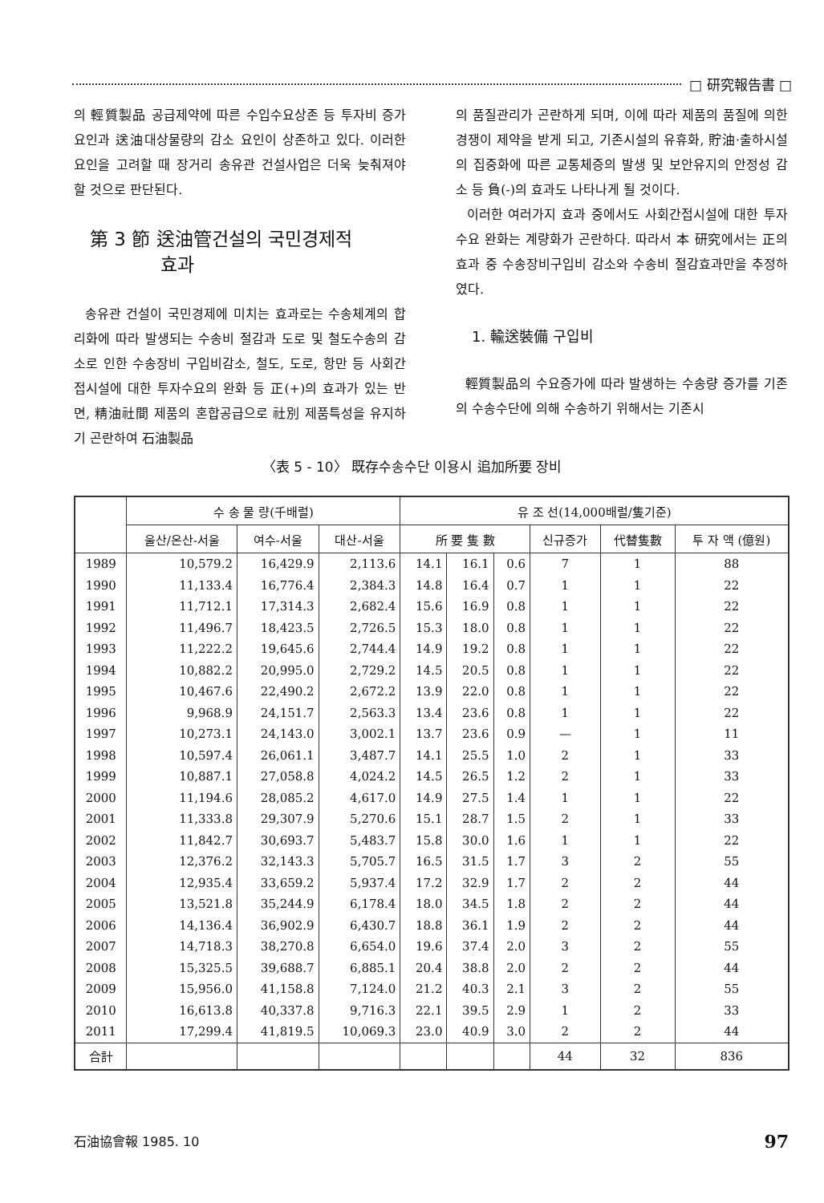□ 研究報告書 □
의 輕質製品 공급제약에 따른 수입수요상존 등 투자비 증가요인과 送油대상물량의 감소 요인이 상존하고 있다. 이러한 요인을 고려할 때 장거리 송유관 건설사업은 더욱 늦춰져야 할 것으로 판단된다.
第 3 節 送油管건설의 국민경제적
효과
송유관 건설이 국민경제에 미치는 효과로는 수송체계의 합리화에 따라 발생되는 수송비 절감과 도로 및 철도수송의 감소로 인한 수송장비 구입비감소, 철도, 도로, 항만 등 사회간접시설에 대한 투자수요의 완화 등 正(+)의 효과가 있는 반면, 精油社間 제품의 혼합공급으로 社別 제품특성을 유지하기 곤란하여 石油製品
의 품질관리가 곤란하게 되며, 이에 따라 제품의 품질에 의한 경쟁이 제약을 받게 되고, 기존시설의 유휴화, 貯油·출하시설의 집중화에 따른 교통체증의 발생 및 보안유지의 안정성 감소 등 負(-)의 효과도 나타나게 될 것이다.
이러한 여러가지 효과 중에서도 사회간접시설에 대한 투자수요 완화는 계량화가 곤란하다. 따라서 本 研究에서는 正의 효과 중 수송장비구입비 감소와 수송비 절감효과만을 추정하였다.
1. 輸送裝備 구입비
輕質製品의 수요증가에 따라 발생하는 수송량 증가를 기존의 수송수단에 의해 수송하기 위해서는 기존시
〈表 5 - 10〉 既存수송수단 이용시 追加所要 장비
| | 수 송 물 량(千배럴) | | | 유 조 선(14,000배럴/隻기준) | | | | | |
| --- | --- | --- | --- | --- | --- | --- | --- | --- | --- |
| | 울산/온산-서울 | 여수-서울 | 대산-서울 | 所 要 隻 數 | | | 신규증가 | 代替隻數 | 투 자 액 (億원) |
| 1989 | 10,579.2 | 16,429.9 | 2,113.6 | 14.1 | 16.1 | 0.6 | 7 | 1 | 88 |
| 1990 | 11,133.4 | 16,776.4 | 2,384.3 | 14.8 | 16.4 | 0.7 | 1 | 1 | 22 |
| 1991 | 11,712.1 | 17,314.3 | 2,682.4 | 15.6 | 16.9 | 0.8 | 1 | 1 | 22 |
| 1992 | 11,496.7 | 18,423.5 | 2,726.5 | 15.3 | 18.0 | 0.8 | 1 | 1 | 22 |
| 1993 | 11,222.2 | 19,645.6 | 2,744.4 | 14.9 | 19.2 | 0.8 | 1 | 1 | 22 |
| 1994 | 10,882.2 | 20,995.0 | 2,729.2 | 14.5 | 20.5 | 0.8 | 1 | 1 | 22 |
| 1995 | 10,467.6 | 22,490.2 | 2,672.2 | 13.9 | 22.0 | 0.8 | 1 | 1 | 22 |
| 1996 | 9,968.9 | 24,151.7 | 2,563.3 | 13.4 | 23.6 | 0.8 | 1 | 1 | 22 |
| 1997 | 10,273.1 | 24,143.0 | 3,002.1 | 13.7 | 23.6 | 0.9 | — | 1 | 11 |
| 1998 | 10,597.4 | 26,061.1 | 3,487.7 | 14.1 | 25.5 | 1.0 | 2 | 1 | 33 |
| 1999 | 10,887.1 | 27,058.8 | 4,024.2 | 14.5 | 26.5 | 1.2 | 2 | 1 | 33 |
| 2000 | 11,194.6 | 28,085.2 | 4,617.0 | 14.9 | 27.5 | 1.4 | 1 | 1 | 22 |
| 2001 | 11,333.8 | 29,307.9 | 5,270.6 | 15.1 | 28.7 | 1.5 | 2 | 1 | 33 |
| 2002 | 11,842.7 | 30,693.7 | 5,483.7 | 15.8 | 30.0 | 1.6 | 1 | 1 | 22 |
| 2003 | 12,376.2 | 32,143.3 | 5,705.7 | 16.5 | 31.5 | 1.7 | 3 | 2 | 55 |
| 2004 | 12,935.4 | 33,659.2 | 5,937.4 | 17.2 | 32.9 | 1.7 | 2 | 2 | 44 |
| 2005 | 13,521.8 | 35,244.9 | 6,178.4 | 18.0 | 34.5 | 1.8 | 2 | 2 | 44 |
| 2006 | 14,136.4 | 36,902.9 | 6,430.7 | 18.8 | 36.1 | 1.9 | 2 | 2 | 44 |
| 2007 | 14,718.3 | 38,270.8 | 6,654.0 | 19.6 | 37.4 | 2.0 | 3 | 2 | 55 |
| 2008 | 15,325.5 | 39,688.7 | 6,885.1 | 20.4 | 38.8 | 2.0 | 2 | 2 | 44 |
| 2009 | 15,956.0 | 41,158.8 | 7,124.0 | 21.2 | 40.3 | 2.1 | 3 | 2 | 55 |
| 2010 | 16,613.8 | 40,337.8 | 9,716.3 | 22.1 | 39.5 | 2.9 | 1 | 2 | 33 |
| 2011 | 17,299.4 | 41,819.5 | 10,069.3 | 23.0 | 40.9 | 3.0 | 2 | 2 | 44 |
| 合計 | | | | | | | 44 | 32 | 836 |
石油協會報 1985. 10 97